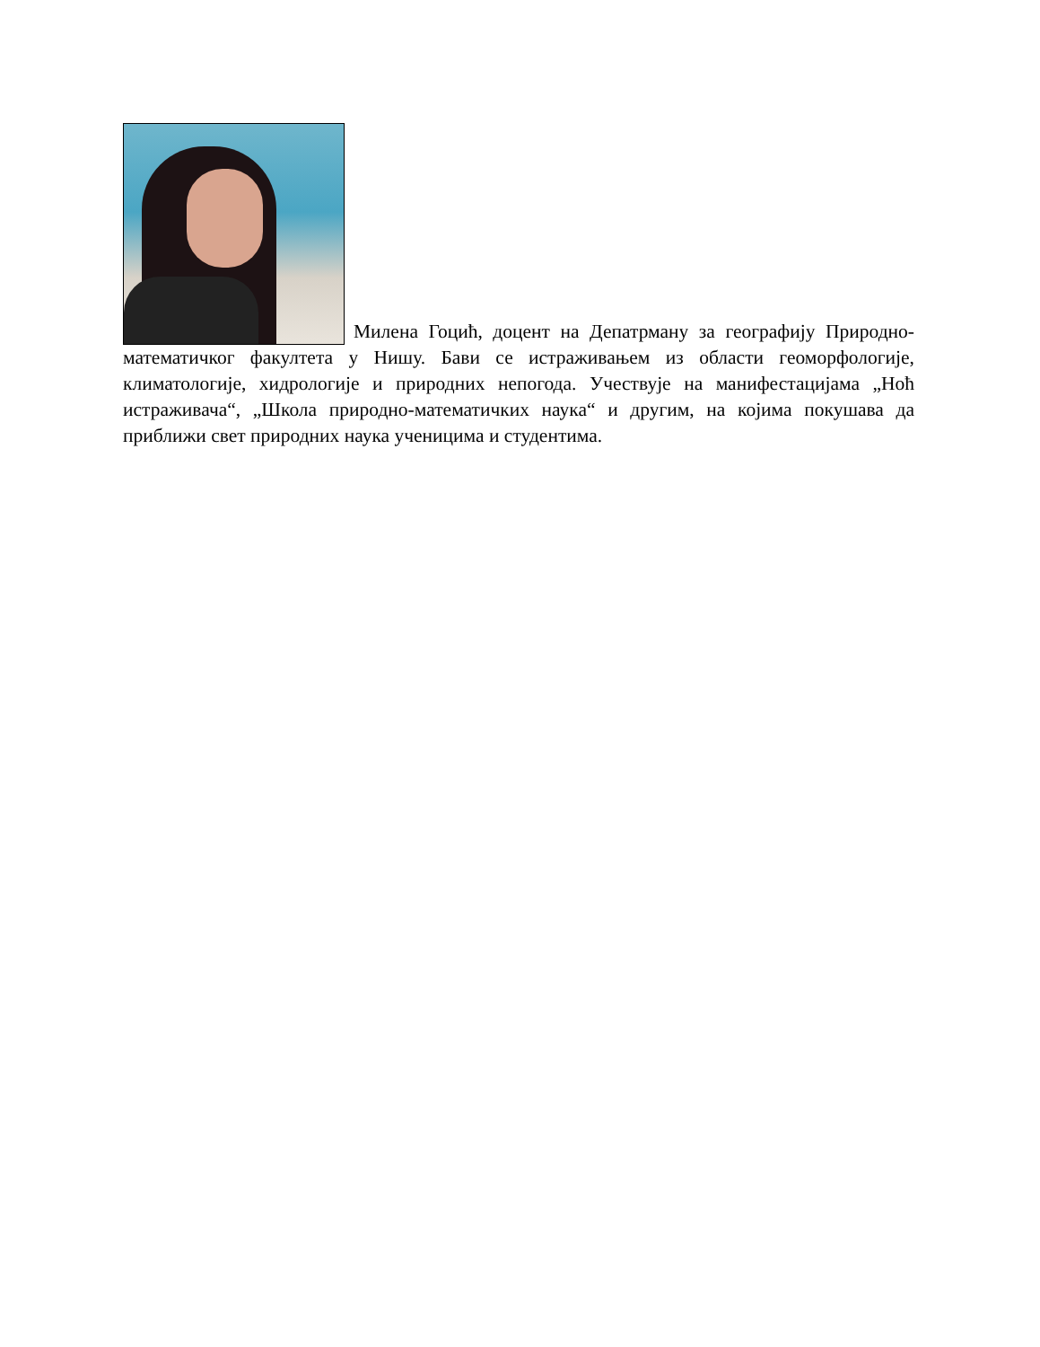Милена Гоцић, доцент на Депатрману за географију Природно-математичког факултета у Нишу. Бави се истраживањем из области геоморфологије, климатологије, хидрологије и природних непогода. Учествује на манифестацијама „Ноћ истраживача“, „Школа природно-математичких наука“ и другим, на којима покушава да приближи свет природних наука ученицима и студентима.